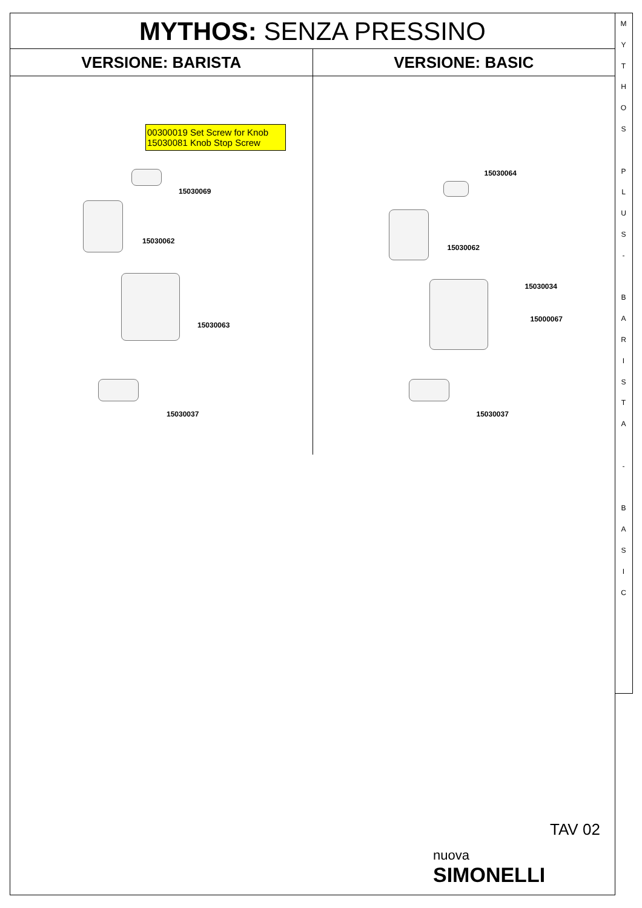M
Y
T
H
O
S
P
L
U
S
-
B
A
R
I
S
T
A
-
B
A
S
I
C
MYTHOS: SENZA PRESSINO
VERSIONE: BARISTA
00300019 Set Screw for Knob
15030081 Knob Stop Screw
15030069
15030062
15030063
15030037
VERSIONE: BASIC
15030064
15030062
15030034
15000067
15030037
TAV 02
nuova
SIMONELLI